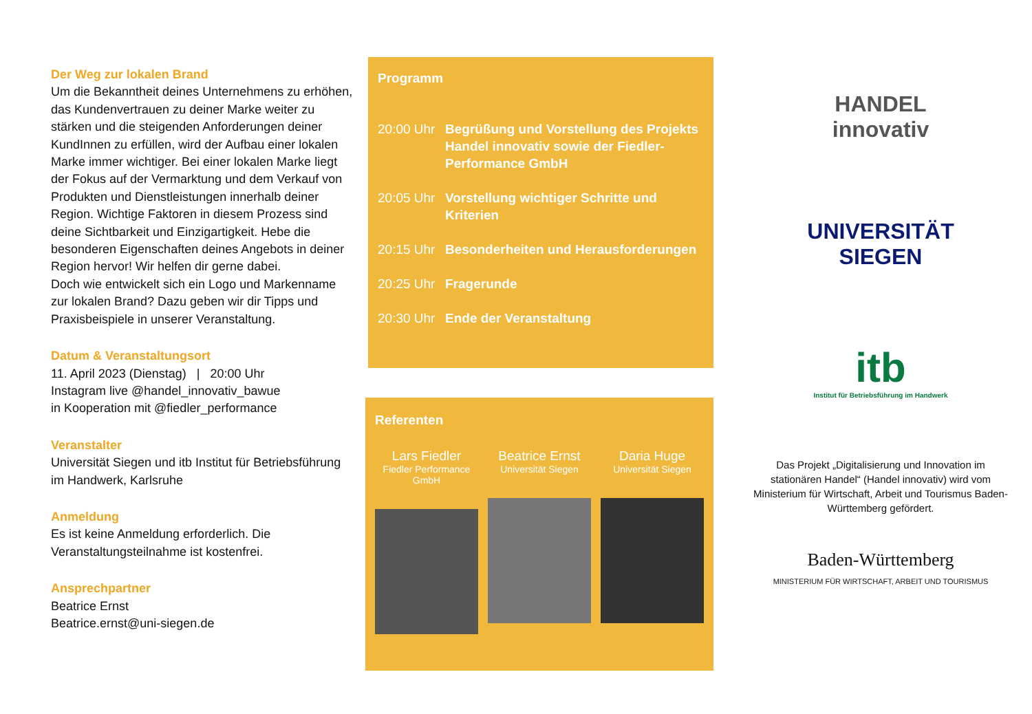Der Weg zur lokalen Brand
Um die Bekanntheit deines Unternehmens zu erhöhen, das Kundenvertrauen zu deiner Marke weiter zu stärken und die steigenden Anforderungen deiner KundInnen zu erfüllen, wird der Aufbau einer lokalen Marke immer wichtiger. Bei einer lokalen Marke liegt der Fokus auf der Vermarktung und dem Verkauf von Produkten und Dienstleistungen innerhalb deiner Region. Wichtige Faktoren in diesem Prozess sind deine Sichtbarkeit und Einzigartigkeit. Hebe die besonderen Eigenschaften deines Angebots in deiner Region hervor! Wir helfen dir gerne dabei.
Doch wie entwickelt sich ein Logo und Markenname zur lokalen Brand? Dazu geben wir dir Tipps und Praxisbeispiele in unserer Veranstaltung.
Datum & Veranstaltungsort
11. April 2023 (Dienstag) | 20:00 Uhr
Instagram live @handel_innovativ_bawue
in Kooperation mit @fiedler_performance
Veranstalter
Universität Siegen und itb Institut für Betriebsführung im Handwerk, Karlsruhe
Anmeldung
Es ist keine Anmeldung erforderlich. Die Veranstaltungsteilnahme ist kostenfrei.
Ansprechpartner
Beatrice Ernst
Beatrice.ernst@uni-siegen.de
Programm
20:00 Uhr Begrüßung und Vorstellung des Projekts Handel innovativ sowie der Fiedler-Performance GmbH
20:05 Uhr Vorstellung wichtiger Schritte und Kriterien
20:15 Uhr Besonderheiten und Herausforderungen
20:25 Uhr Fragerunde
20:30 Uhr Ende der Veranstaltung
Referenten
Lars Fiedler
Fiedler Performance GmbH
Beatrice Ernst
Universität Siegen
Daria Huge
Universität Siegen
HANDEL
innovativ
UNIVERSITÄT
SIEGEN
itb
Institut für Betriebsführung im Handwerk
Das Projekt „Digitalisierung und Innovation im stationären Handel“ (Handel innovativ) wird vom Ministerium für Wirtschaft, Arbeit und Tourismus Baden-Württemberg gefördert.
Baden-Württemberg
MINISTERIUM FÜR WIRTSCHAFT, ARBEIT UND TOURISMUS